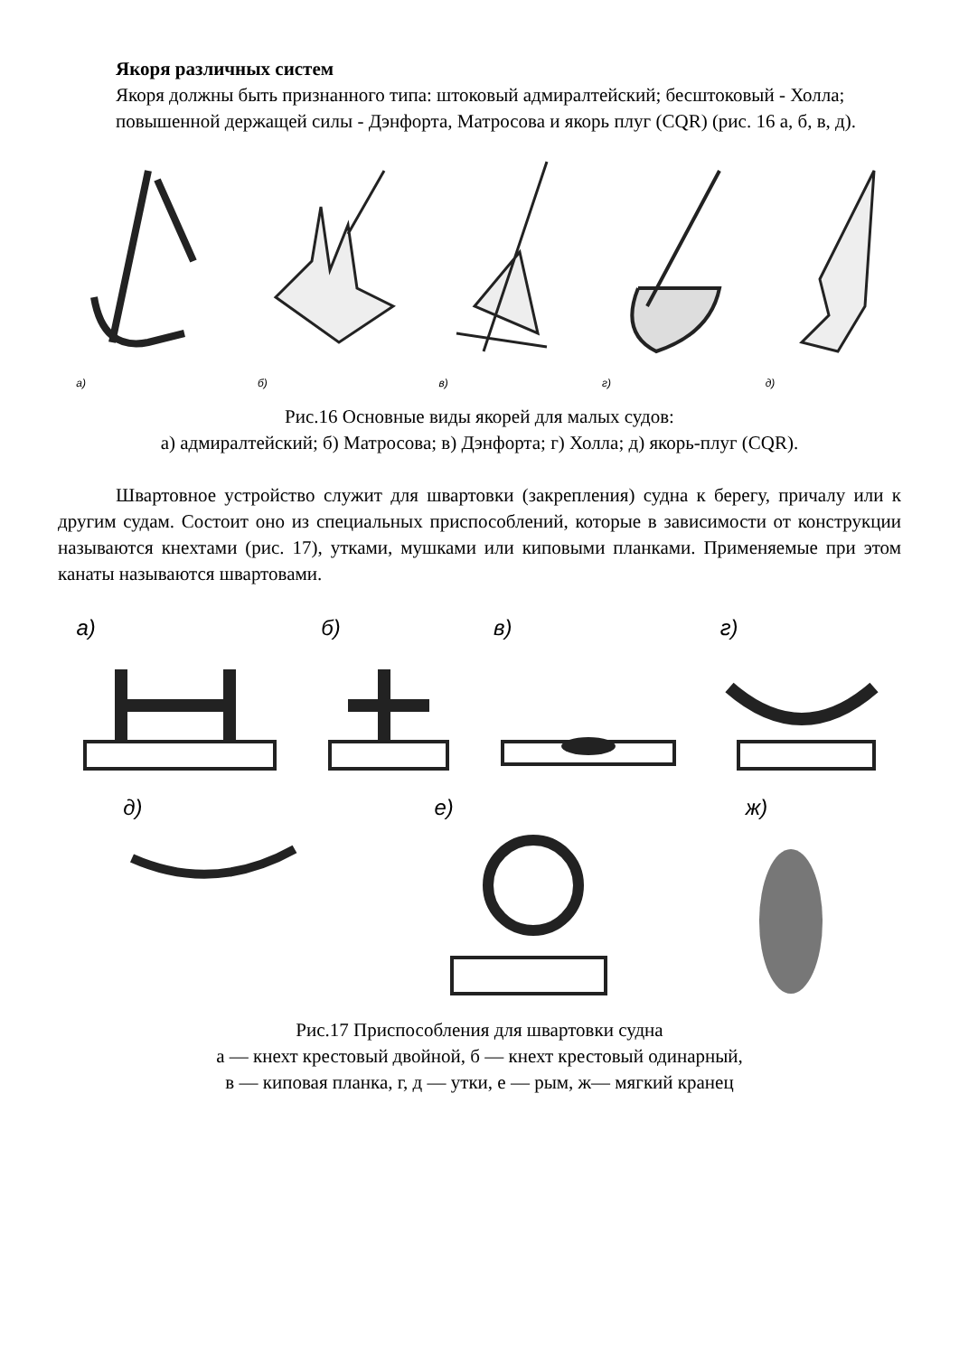Якоря различных систем
Якоря должны быть признанного типа: штоковый адмиралтейский; бесштоковый - Холла;
повышенной держащей силы - Дэнфорта, Матросова и якорь плуг (CQR) (рис. 16 а, б, в, д).
а)
б)
в)
г)
д)
Рис.16 Основные виды якорей для малых судов:
а) адмиралтейский; б) Матросова; в) Дэнфорта; г) Холла; д) якорь-плуг (CQR).
Швартовное устройство служит для швартовки (закрепления) судна к берегу, причалу или к другим судам. Состоит оно из специальных приспособлений, которые в зависимости от конструкции называются кнехтами (рис. 17), утками, мушками или киповыми планками. Применяемые при этом канаты называются швартовами.
а)
б)
в)
г)
д)
е)
ж)
Рис.17 Приспособления для швартовки судна
а — кнехт крестовый двойной, б — кнехт крестовый одинарный,
в — киповая планка, г, д — утки, е — рым, ж— мягкий кранец